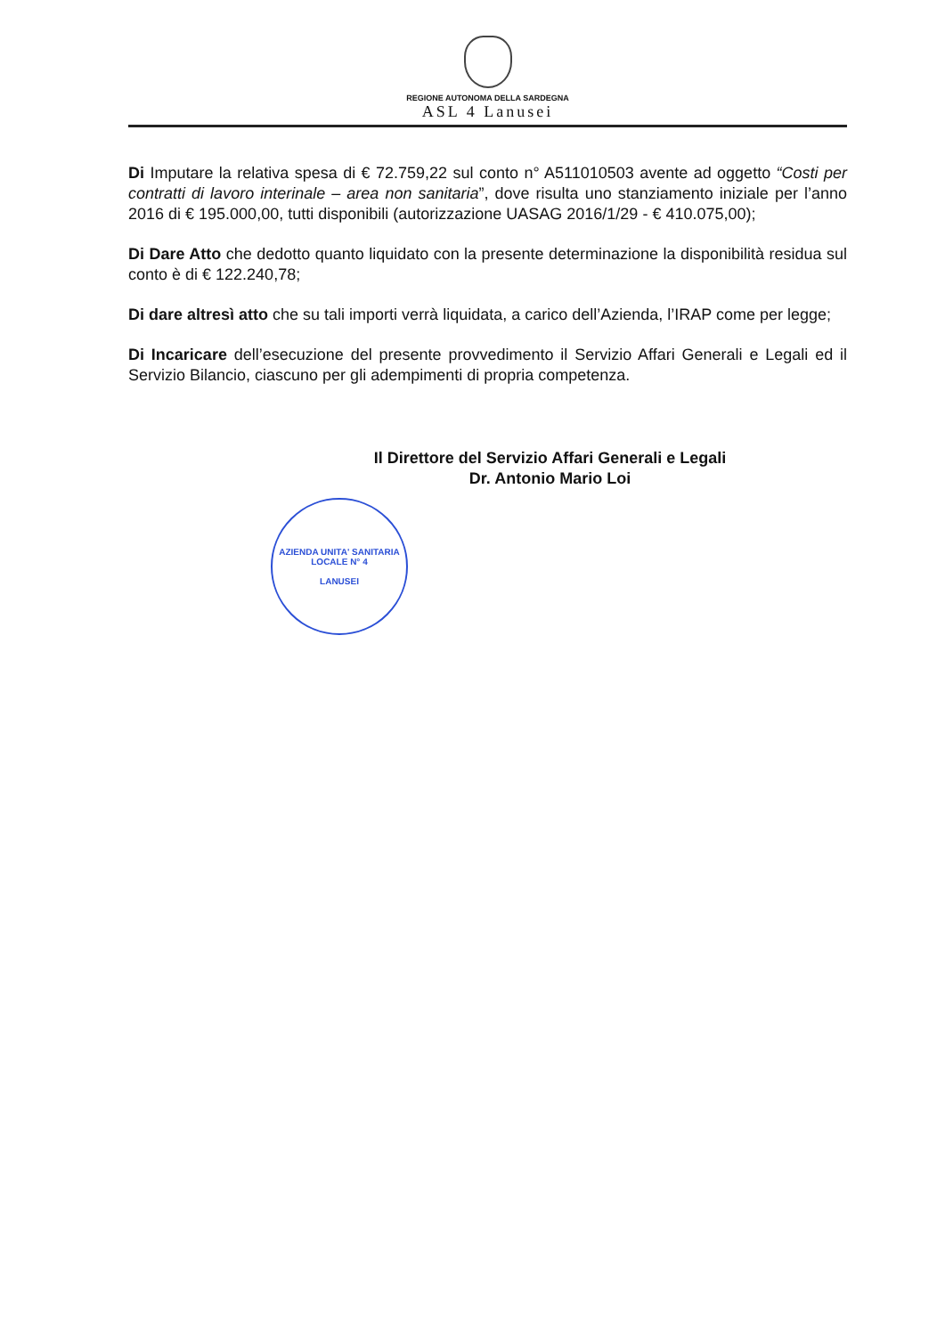REGIONE AUTONOMA DELLA SARDEGNA
ASL 4 Lanusei
Di Imputare la relativa spesa di € 72.759,22 sul conto n° A511010503 avente ad oggetto “Costi per contratti di lavoro interinale – area non sanitaria”, dove risulta uno stanziamento iniziale per l’anno 2016 di € 195.000,00, tutti disponibili (autorizzazione UASAG 2016/1/29 - € 410.075,00);
Di Dare Atto che dedotto quanto liquidato con la presente determinazione la disponibilità residua sul conto è di € 122.240,78;
Di dare altresì atto che su tali importi verrà liquidata, a carico dell’Azienda, l’IRAP come per legge;
Di Incaricare dell’esecuzione del presente provvedimento il Servizio Affari Generali e Legali ed il Servizio Bilancio, ciascuno per gli adempimenti di propria competenza.
Il Direttore del Servizio Affari Generali e Legali
Dr. Antonio Mario Loi
AZIENDA UNITA' SANITARIA LOCALE N° 4
LANUSEI